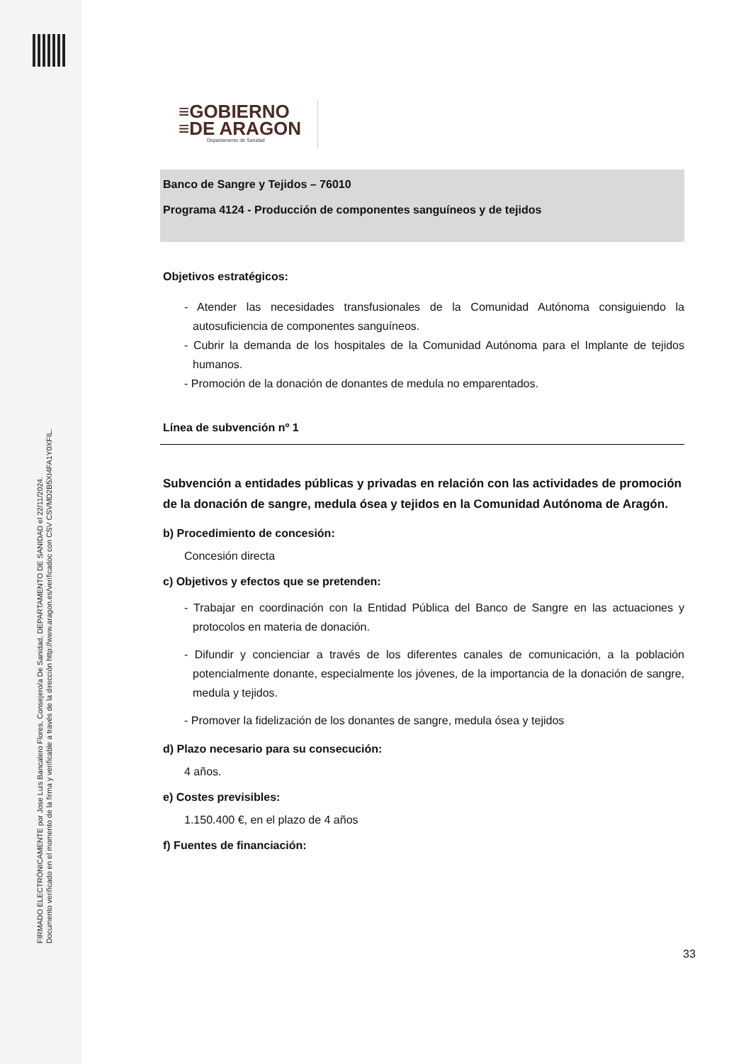FIRMADO ELECTRÓNICAMENTE por Jose Luis Bancalero Flores, Consejero/a De Sanidad, DEPARTAMENTO DE SANIDAD el 22/11/2024.
Documento verificado en el momento de la firma y verificable a través de la dirección http://www.aragon.es/verificadoc con CSV CSVMD2B5XI4FA1Y0XFIL.
≡GOBIERNO
≡DE ARAGON
Departamento de Sanidad
Banco de Sangre y Tejidos – 76010
Programa 4124 - Producción de componentes sanguíneos y de tejidos
Objetivos estratégicos:
- Atender las necesidades transfusionales de la Comunidad Autónoma consiguiendo la autosuficiencia de componentes sanguíneos.
- Cubrir la demanda de los hospitales de la Comunidad Autónoma para el Implante de tejidos humanos.
- Promoción de la donación de donantes de medula no emparentados.
Línea de subvención nº 1
Subvención a entidades públicas y privadas en relación con las actividades de promoción de la donación de sangre, medula ósea y tejidos en la Comunidad Autónoma de Aragón.
b) Procedimiento de concesión:
Concesión directa
c) Objetivos y efectos que se pretenden:
- Trabajar en coordinación con la Entidad Pública del Banco de Sangre en las actuaciones y protocolos en materia de donación.
- Difundir y concienciar a través de los diferentes canales de comunicación, a la población potencialmente donante, especialmente los jóvenes, de la importancia de la donación de sangre, medula y tejidos.
- Promover la fidelización de los donantes de sangre, medula ósea y tejidos
d) Plazo necesario para su consecución:
4 años.
e) Costes previsibles:
1.150.400 €, en el plazo de 4 años
f) Fuentes de financiación:
33